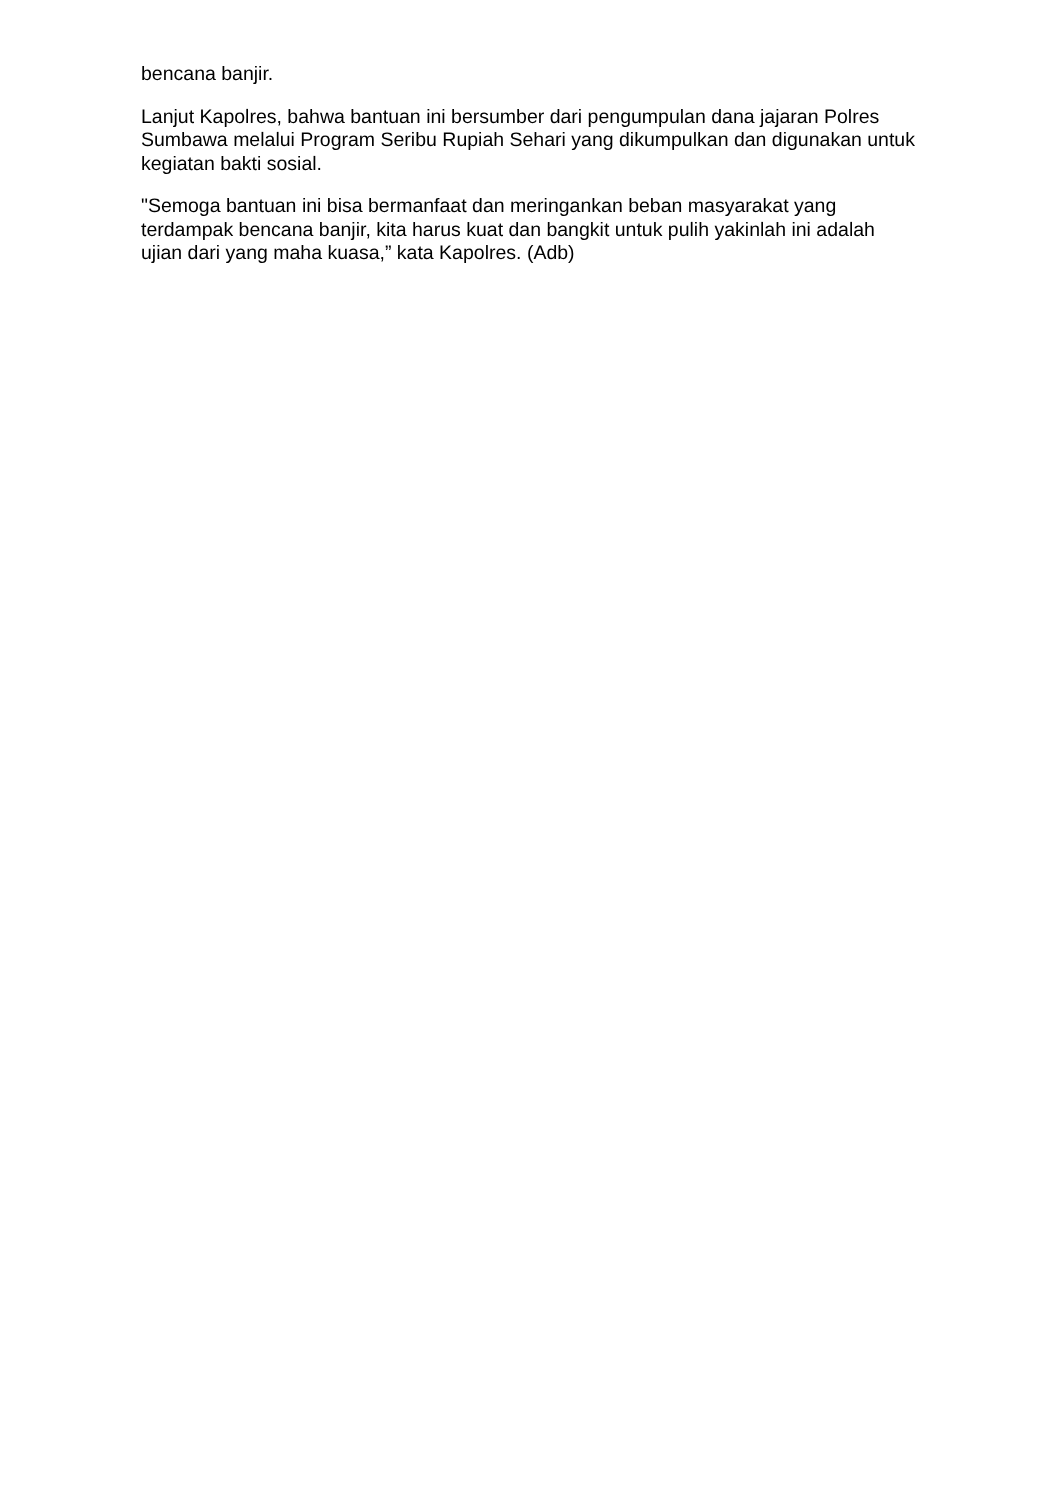bencana banjir.
Lanjut Kapolres, bahwa bantuan ini bersumber dari pengumpulan dana jajaran Polres Sumbawa melalui Program Seribu Rupiah Sehari yang dikumpulkan dan digunakan untuk kegiatan bakti sosial.
"Semoga bantuan ini bisa bermanfaat dan meringankan beban masyarakat yang terdampak bencana banjir, kita harus kuat dan bangkit untuk pulih yakinlah ini adalah ujian dari yang maha kuasa,” kata Kapolres. (Adb)